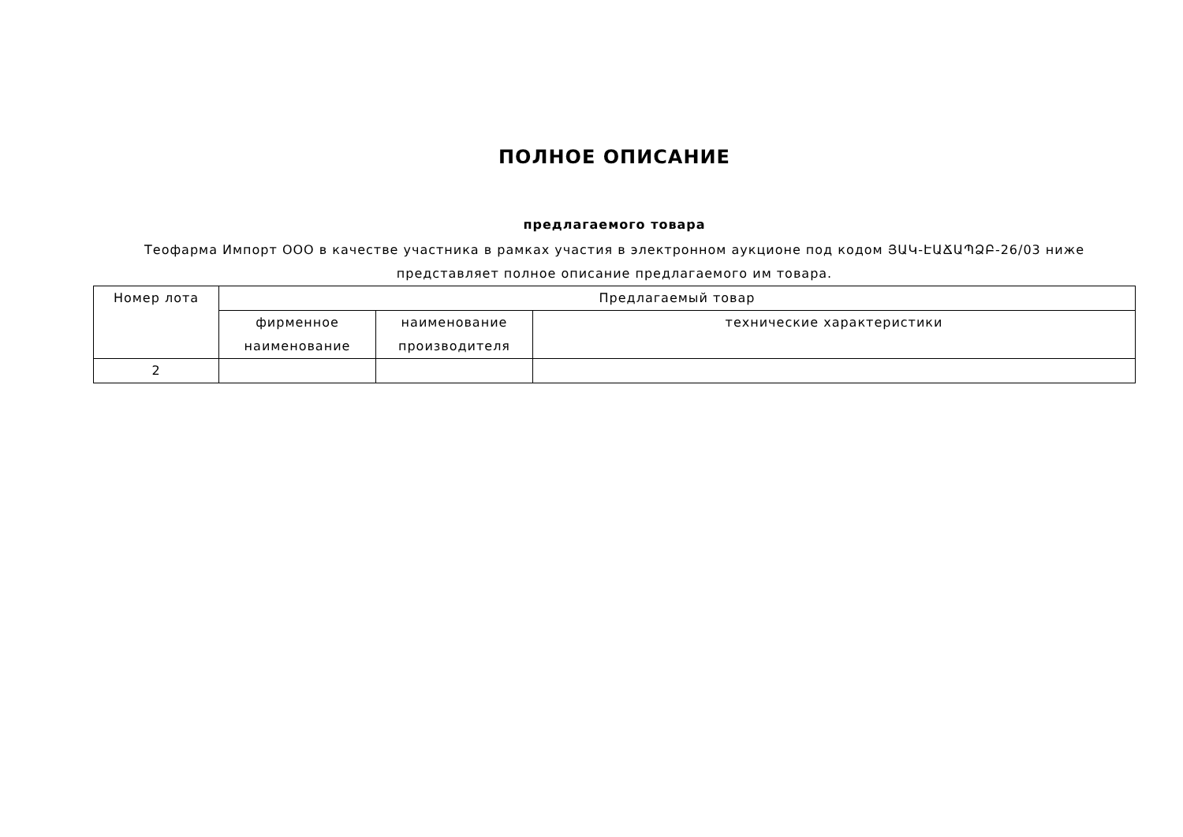ПОЛНОЕ ОПИСАНИЕ
предлагаемого товара
Теофарма Импорт ООО в качестве участника в рамках участия в электронном аукционе под кодом ՅԱԿ-ԷԱՃԱՊՁԲ-26/03 ниже представляет полное описание предлагаемого им товара.
| Номер лота | Предлагаемый товар | | |
| --- | --- | --- | --- |
| | фирменное наименование | наименование производителя | технические характеристики |
| 2 | | | |